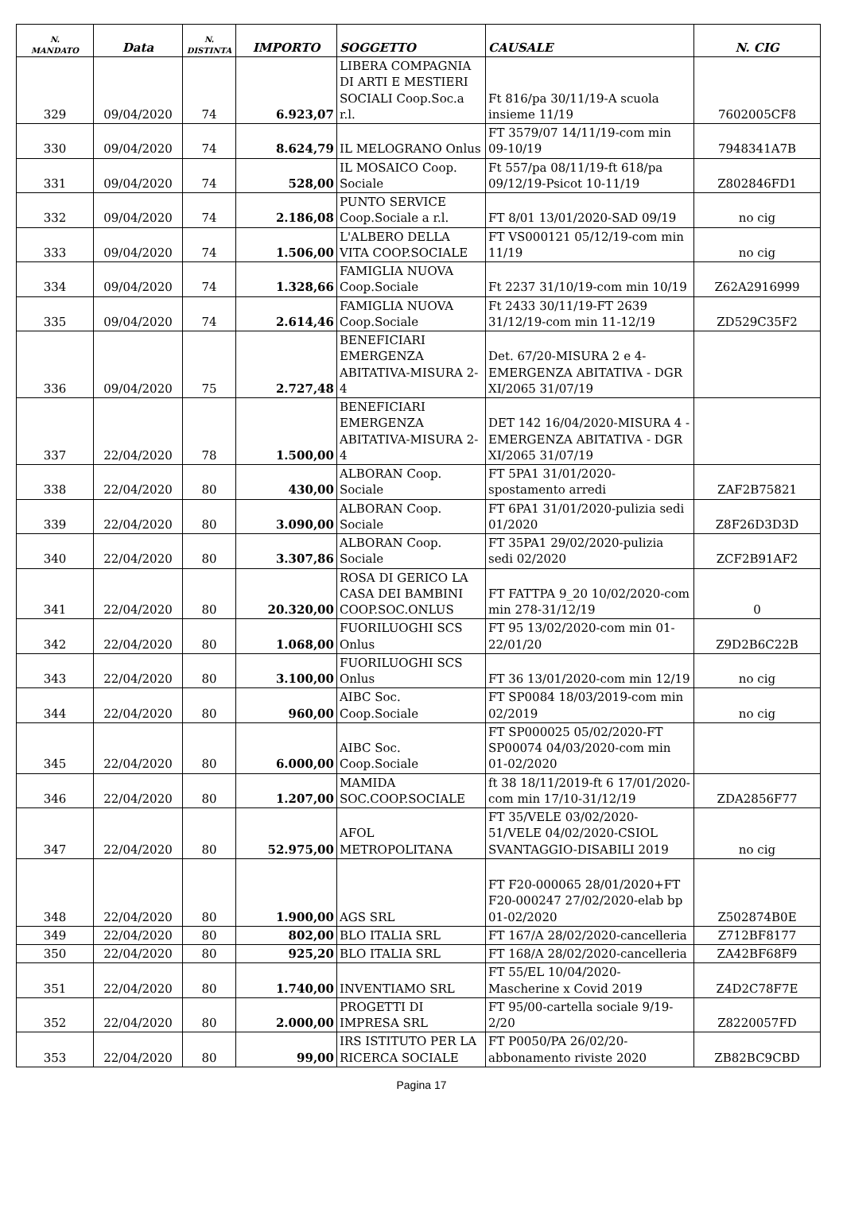| N. MANDATO | Data | N. DISTINTA | IMPORTO | SOGGETTO | CAUSALE | N. CIG |
| --- | --- | --- | --- | --- | --- | --- |
| 329 | 09/04/2020 | 74 | 6.923,07 | LIBERA COMPAGNIA DI ARTI E MESTIERI SOCIALI Coop.Soc.a r.l. | Ft 816/pa 30/11/19-A scuola insieme 11/19 | 7602005CF8 |
| 330 | 09/04/2020 | 74 | 8.624,79 | IL MELOGRANO Onlus | FT 3579/07 14/11/19-com min 09-10/19 | 7948341A7B |
| 331 | 09/04/2020 | 74 | 528,00 | IL MOSAICO Coop. Sociale | Ft 557/pa 08/11/19-ft 618/pa 09/12/19-Psicot 10-11/19 | Z802846FD1 |
| 332 | 09/04/2020 | 74 | 2.186,08 | PUNTO SERVICE Coop.Sociale a r.l. | FT 8/01 13/01/2020-SAD 09/19 | no cig |
| 333 | 09/04/2020 | 74 | 1.506,00 | L'ALBERO DELLA VITA COOP.SOCIALE | FT VS000121 05/12/19-com min 11/19 | no cig |
| 334 | 09/04/2020 | 74 | 1.328,66 | FAMIGLIA NUOVA Coop.Sociale | Ft 2237 31/10/19-com min 10/19 | Z62A2916999 |
| 335 | 09/04/2020 | 74 | 2.614,46 | FAMIGLIA NUOVA Coop.Sociale | Ft 2433 30/11/19-FT 2639 31/12/19-com min 11-12/19 | ZD529C35F2 |
| 336 | 09/04/2020 | 75 | 2.727,48 | BENEFICIARI EMERGENZA ABITATIVA-MISURA 2-4 | Det. 67/20-MISURA 2 e 4-EMERGENZA ABITATIVA - DGR XI/2065 31/07/19 | |
| 337 | 22/04/2020 | 78 | 1.500,00 | BENEFICIARI EMERGENZA ABITATIVA-MISURA 2-4 | DET 142 16/04/2020-MISURA 4 - EMERGENZA ABITATIVA - DGR XI/2065 31/07/19 | |
| 338 | 22/04/2020 | 80 | 430,00 | ALBORAN Coop. Sociale | FT 5PA1 31/01/2020-spostamento arredi | ZAF2B75821 |
| 339 | 22/04/2020 | 80 | 3.090,00 | ALBORAN Coop. Sociale | FT 6PA1 31/01/2020-pulizia sedi 01/2020 | Z8F26D3D3D |
| 340 | 22/04/2020 | 80 | 3.307,86 | ALBORAN Coop. Sociale | FT 35PA1 29/02/2020-pulizia sedi 02/2020 | ZCF2B91AF2 |
| 341 | 22/04/2020 | 80 | 20.320,00 | ROSA DI GERICO LA CASA DEI BAMBINI COOP.SOC.ONLUS | FT FATTPA 9_20 10/02/2020-com min 278-31/12/19 | 0 |
| 342 | 22/04/2020 | 80 | 1.068,00 | FUORILUOGHI SCS Onlus | FT 95 13/02/2020-com min 01-22/01/20 | Z9D2B6C22B |
| 343 | 22/04/2020 | 80 | 3.100,00 | FUORILUOGHI SCS Onlus | FT 36 13/01/2020-com min 12/19 | no cig |
| 344 | 22/04/2020 | 80 | 960,00 | AIBC Soc. Coop.Sociale | FT SP0084 18/03/2019-com min 02/2019 | no cig |
| 345 | 22/04/2020 | 80 | 6.000,00 | AIBC Soc. Coop.Sociale | FT SP000025 05/02/2020-FT SP00074 04/03/2020-com min 01-02/2020 | |
| 346 | 22/04/2020 | 80 | 1.207,00 | MAMIDA SOC.COOP.SOCIALE | ft 38 18/11/2019-ft 6 17/01/2020-com min 17/10-31/12/19 | ZDA2856F77 |
| 347 | 22/04/2020 | 80 | 52.975,00 | AFOL METROPOLITANA | FT 35/VELE 03/02/2020-51/VELE 04/02/2020-CSIOL SVANTAGGIO-DISABILI 2019 | no cig |
| 348 | 22/04/2020 | 80 | 1.900,00 | AGS SRL | FT F20-000065 28/01/2020+FT F20-000247 27/02/2020-elab bp 01-02/2020 | Z502874B0E |
| 349 | 22/04/2020 | 80 | 802,00 | BLO ITALIA SRL | FT 167/A 28/02/2020-cancelleria | Z712BF8177 |
| 350 | 22/04/2020 | 80 | 925,20 | BLO ITALIA SRL | FT 168/A 28/02/2020-cancelleria | ZA42BF68F9 |
| 351 | 22/04/2020 | 80 | 1.740,00 | INVENTIAMO SRL | FT 55/EL 10/04/2020-Mascherine x Covid 2019 | Z4D2C78F7E |
| 352 | 22/04/2020 | 80 | 2.000,00 | PROGETTI DI IMPRESA SRL | FT 95/00-cartella sociale 9/19-2/20 | Z8220057FD |
| 353 | 22/04/2020 | 80 | 99,00 | IRS ISTITUTO PER LA RICERCA SOCIALE | FT P0050/PA 26/02/20-abbonamento riviste 2020 | ZB82BC9CBD |
Pagina 17